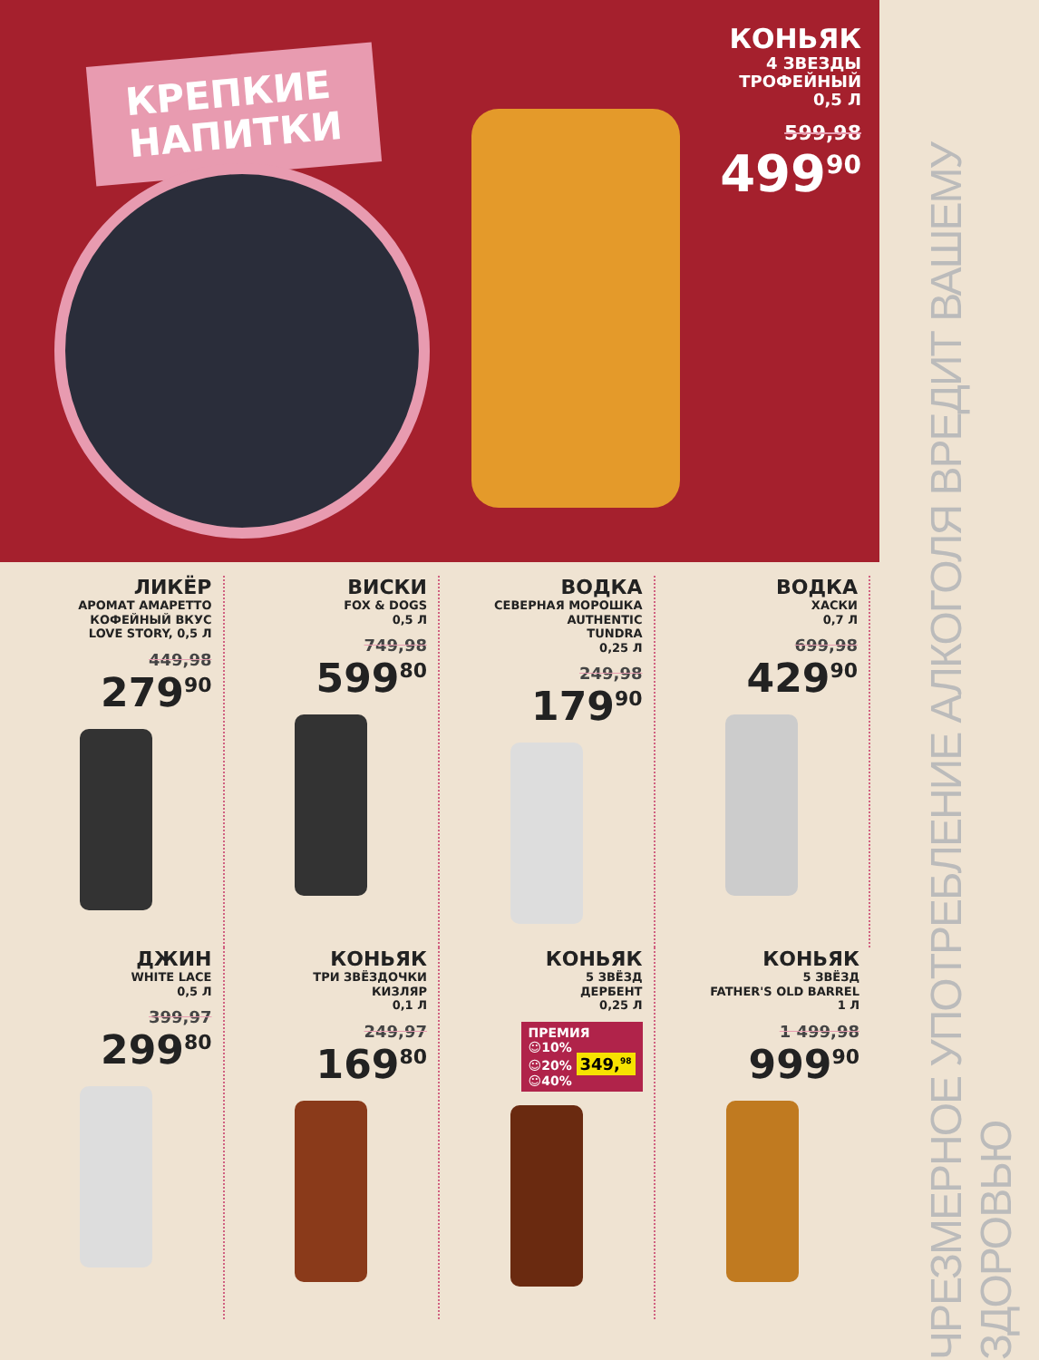КРЕПКИЕ
НАПИТКИ
КОНЬЯК
4 ЗВЕЗДЫ
ТРОФЕЙНЫЙ
0,5 Л
599,98
499<sup>90</sup>
ЛИКЁР
АРОМАТ АМАРЕТТО
КОФЕЙНЫЙ ВКУС
LOVE STORY, 0,5 Л
449,98
279<sup>90</sup>
ВИСКИ
FOX & DOGS
0,5 Л
749,98
599<sup>80</sup>
ВОДКА
СЕВЕРНАЯ МОРОШКА
AUTHENTIC
TUNDRA
0,25 Л
249,98
179<sup>90</sup>
ВОДКА
ХАСКИ
0,7 Л
699,98
429<sup>90</sup>
ДЖИН
WHITE LACE
0,5 Л
399,97
299<sup>80</sup>
КОНЬЯК
ТРИ ЗВЁЗДОЧКИ
КИЗЛЯР
0,1 Л
249,97
169<sup>80</sup>
КОНЬЯК
5 ЗВЁЗД
ДЕРБЕНТ
0,25 Л
ПРЕМИЯ
☺10%
☺20% 349,<sup>98</sup>
☺40%
КОНЬЯК
5 ЗВЁЗД
FATHER'S OLD BARREL
1 Л
1 499,98
999<sup>90</sup>
ЧРЕЗМЕРНОЕ УПОТРЕБЛЕНИЕ АЛКОГОЛЯ ВРЕДИТ ВАШЕМУ ЗДОРОВЬЮ